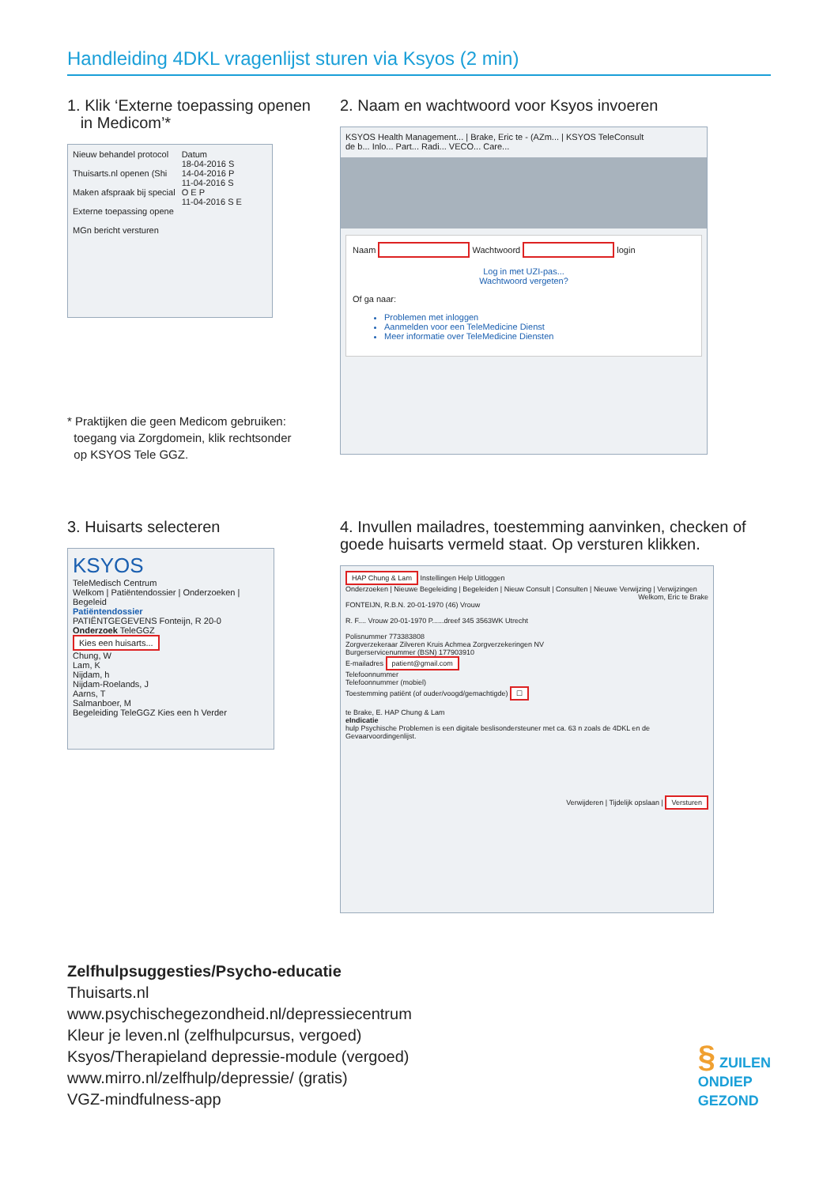Handleiding 4DKL vragenlijst sturen via Ksyos (2 min)
1. Klik ‘Externe toepassing openen
in Medicom’*
Nieuw behandel protocol
Thuisarts.nl openen (Shi
Maken afspraak bij special
Externe toepassing opene
MGn bericht versturen
Datum
18-04-2016 S
14-04-2016 P
11-04-2016 S
O E P
11-04-2016 S E
* Praktijken die geen Medicom gebruiken:
toegang via Zorgdomein, klik rechtsonder
op KSYOS Tele GGZ.
2. Naam en wachtwoord voor Ksyos invoeren
KSYOS Health Management... | Brake, Eric te - (AZm... | KSYOS TeleConsult
de b... Inlo... Part... Radi... VECO... Care...
Naam Wachtwoord login
Log in met UZI-pas...
Wachtwoord vergeten?
Of ga naar:
Problemen met inloggen
Aanmelden voor een TeleMedicine Dienst
Meer informatie over TeleMedicine Diensten
3. Huisarts selecteren
KSYOS
TeleMedisch Centrum
Welkom | Patiëntendossier | Onderzoeken | Begeleid
Patiëntendossier
PATIËNTGEGEVENS Fonteijn, R 20-0
Onderzoek TeleGGZ
Kies een huisarts...
Chung, W
Lam, K
Nijdam, h
Nijdam-Roelands, J
Aarns, T
Salmanboer, M
Begeleiding TeleGGZ Kies een h Verder
4. Invullen mailadres, toestemming aanvinken, checken of goede huisarts vermeld staat. Op versturen klikken.
HAP Chung & Lam Instellingen Help Uitloggen
Onderzoeken | Nieuwe Begeleiding | Begeleiden | Nieuw Consult | Consulten | Nieuwe Verwijzing | Verwijzingen
Welkom, Eric te Brake
FONTEIJN, R.B.N. 20-01-1970 (46) Vrouw
R. F.... Vrouw 20-01-1970 P......dreef 345 3563WK Utrecht
Polisnummer 773383808
Zorgverzekeraar Zilveren Kruis Achmea Zorgverzekeringen NV
Burgerservicenummer (BSN) 177903910
E-mailadres patient@gmail.com
Telefoonnummer
Telefoonnummer (mobiel)
Toestemming patiënt (of ouder/voogd/gemachtigde) ☐
te Brake, E. HAP Chung & Lam
eIndicatie
hulp Psychische Problemen is een digitale beslisondersteuner met ca. 63 n zoals de 4DKL en de Gevaarvoordingenlijst.
Verwijderen | Tijdelijk opslaan | Versturen
Zelfhulpsuggesties/Psycho-educatie
Thuisarts.nl
www.psychischegezondheid.nl/depressiecentrum
Kleur je leven.nl (zelfhulpcursus, vergoed)
Ksyos/Therapieland depressie-module (vergoed)
www.mirro.nl/zelfhulp/depressie/ (gratis)
VGZ-mindfulness-app
§ ZUILEN
ONDIEP
GEZOND